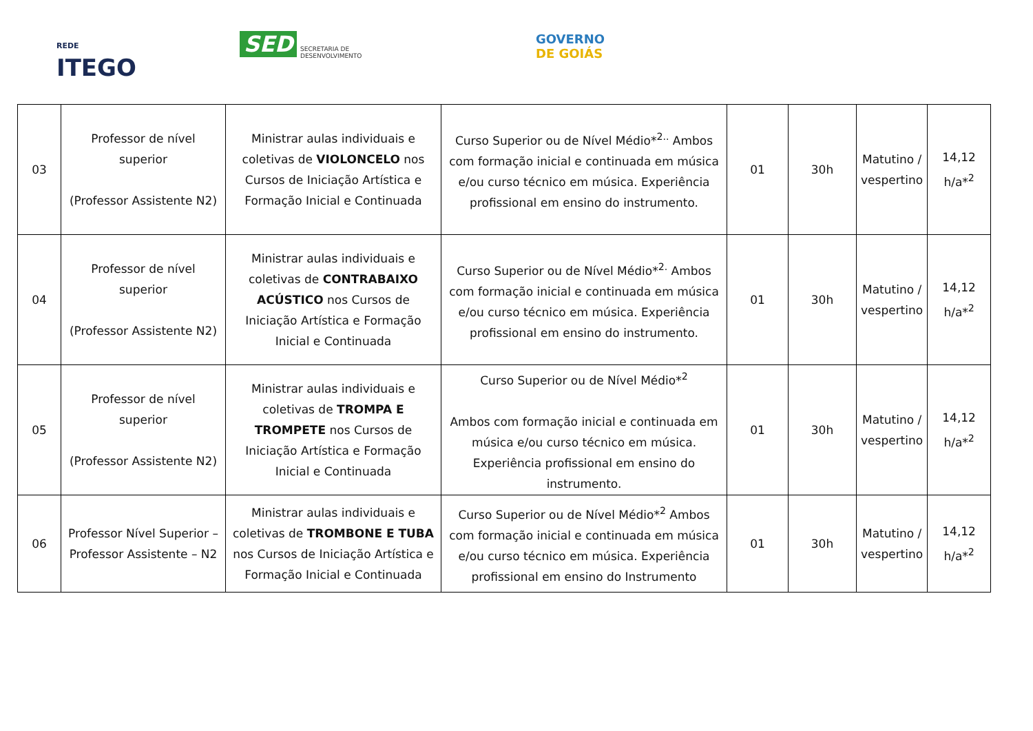REDE
ITEGO
SED
SECRETARIA DE
DESENVOLVIMENTO
GOVERNO
DE GOIÁS
| 03 | Professor de nível superior (Professor Assistente N2) | Ministrar aulas individuais e coletivas de VIOLONCELO nos Cursos de Iniciação Artística e Formação Inicial e Continuada | Curso Superior ou de Nível Médio*<sup>2..</sup> Ambos com formação inicial e continuada em música e/ou curso técnico em música. Experiência profissional em ensino do instrumento. | 01 | 30h | Matutino / vespertino | 14,12 h/a*<sup>2</sup> |
| 04 | Professor de nível superior (Professor Assistente N2) | Ministrar aulas individuais e coletivas de CONTRABAIXO ACÚSTICO nos Cursos de Iniciação Artística e Formação Inicial e Continuada | Curso Superior ou de Nível Médio*<sup>2.</sup> Ambos com formação inicial e continuada em música e/ou curso técnico em música. Experiência profissional em ensino do instrumento. | 01 | 30h | Matutino / vespertino | 14,12 h/a*<sup>2</sup> |
| 05 | Professor de nível superior (Professor Assistente N2) | Ministrar aulas individuais e coletivas de TROMPA E TROMPETE nos Cursos de Iniciação Artística e Formação Inicial e Continuada | Curso Superior ou de Nível Médio*<sup>2</sup> Ambos com formação inicial e continuada em música e/ou curso técnico em música. Experiência profissional em ensino do instrumento. | 01 | 30h | Matutino / vespertino | 14,12 h/a*<sup>2</sup> |
| 06 | Professor Nível Superior – Professor Assistente – N2 | Ministrar aulas individuais e coletivas de TROMBONE E TUBA nos Cursos de Iniciação Artística e Formação Inicial e Continuada | Curso Superior ou de Nível Médio*<sup>2</sup> Ambos com formação inicial e continuada em música e/ou curso técnico em música. Experiência profissional em ensino do Instrumento | 01 | 30h | Matutino / vespertino | 14,12 h/a*<sup>2</sup> |